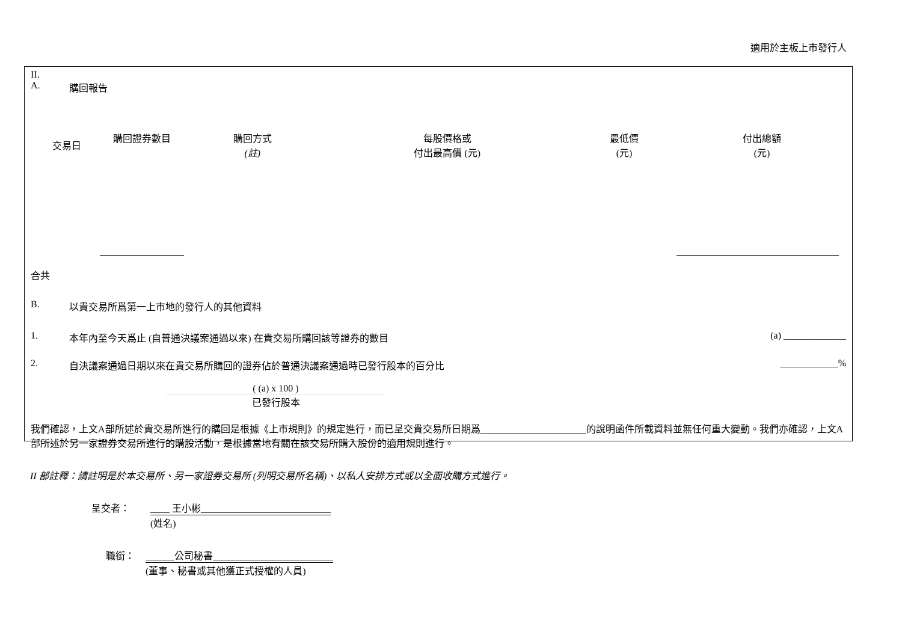適用於主板上市發行人
II.
A. 購回報告
| 交易日 | 購回證券數目 | 購回方式 (註) | 每股價格或 付出最高價 (元) | 最低價 (元) | 付出總額 (元) |
| --- | --- | --- | --- | --- | --- |
合共
B. 以貴交易所爲第一上市地的發行人的其他資料
1. 本年內至今天爲止 (自普通決議案通過以來) 在貴交易所購回該等證券的數目 (a) _____________
2. 自決議案通過日期以來在貴交易所購回的證券佔於普通決議案通過時已發行股本的百分比 ____________%
( (a) x 100 )
已發行股本
我們確認，上文A部所述於貴交易所進行的購回是根據《上市規則》的規定進行，而已呈交貴交易所日期爲______________________的說明函件所載資料並無任何重大變動。我們亦確認，上文A部所述於另一家證券交易所進行的購股活動，是根據當地有關在該交易所購入股份的適用規則進行。
II 部註釋：請註明是於本交易所、另一家證券交易所 (列明交易所名稱)、以私人安排方式或以全面收購方式進行。
呈交者： ____ 王小彬___________________________
(姓名)
職銜： ______公司秘書_________________________
(董事、秘書或其他獲正式授權的人員)